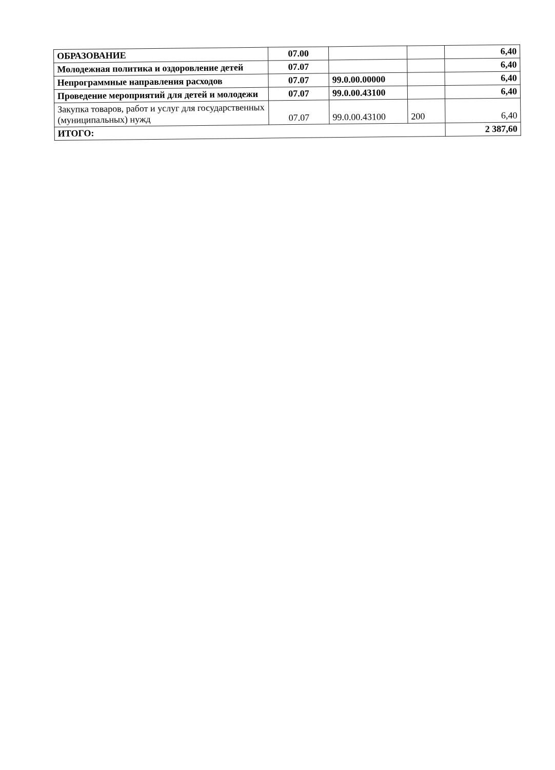| ОБРАЗОВАНИЕ | 07.00 | | | 6,40 |
| Молодежная политика и оздоровление детей | 07.07 | | | 6,40 |
| Непрограммные направления расходов | 07.07 | 99.0.00.00000 | | 6,40 |
| Проведение мероприятий для детей и молодежи | 07.07 | 99.0.00.43100 | | 6,40 |
| Закупка товаров, работ и услуг для государственных (муниципальных) нужд | 07.07 | 99.0.00.43100 | 200 | 6,40 |
| ИТОГО: | | | | 2 387,60 |